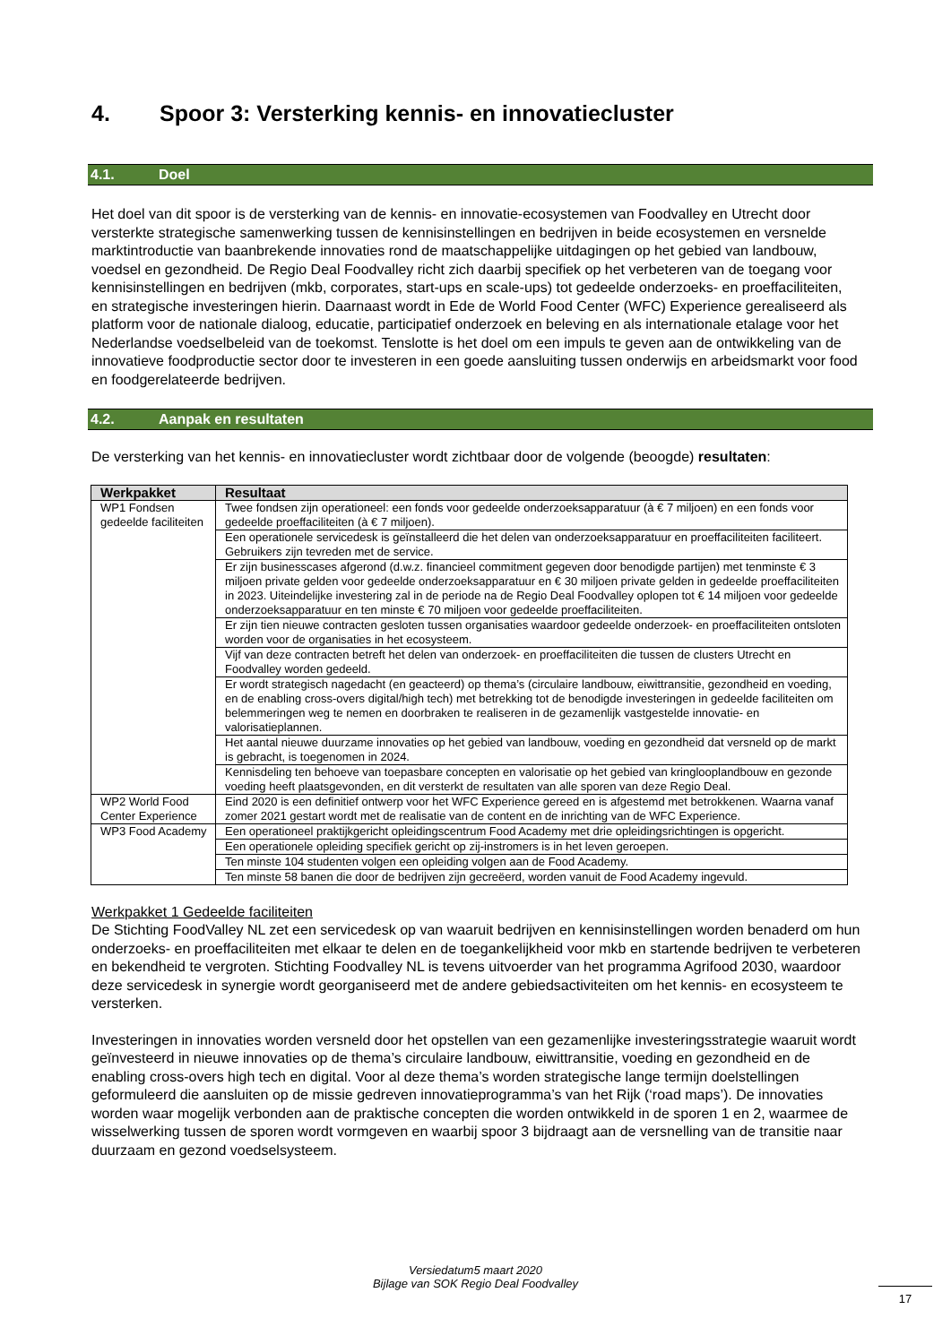4. Spoor 3: Versterking kennis- en innovatiecluster
4.1. Doel
Het doel van dit spoor is de versterking van de kennis- en innovatie-ecosystemen van Foodvalley en Utrecht door versterkte strategische samenwerking tussen de kennisinstellingen en bedrijven in beide ecosystemen en versnelde marktintroductie van baanbrekende innovaties rond de maatschappelijke uitdagingen op het gebied van landbouw, voedsel en gezondheid. De Regio Deal Foodvalley richt zich daarbij specifiek op het verbeteren van de toegang voor kennisinstellingen en bedrijven (mkb, corporates, start-ups en scale-ups) tot gedeelde onderzoeks- en proeffaciliteiten, en strategische investeringen hierin. Daarnaast wordt in Ede de World Food Center (WFC) Experience gerealiseerd als platform voor de nationale dialoog, educatie, participatief onderzoek en beleving en als internationale etalage voor het Nederlandse voedselbeleid van de toekomst. Tenslotte is het doel om een impuls te geven aan de ontwikkeling van de innovatieve foodproductie sector door te investeren in een goede aansluiting tussen onderwijs en arbeidsmarkt voor food en foodgerelateerde bedrijven.
4.2. Aanpak en resultaten
De versterking van het kennis- en innovatiecluster wordt zichtbaar door de volgende (beoogde) resultaten:
| Werkpakket | Resultaat |
| --- | --- |
| WP1 Fondsen gedeelde faciliteiten | Twee fondsen zijn operationeel: een fonds voor gedeelde onderzoeksapparatuur (à € 7 miljoen) en een fonds voor gedeelde proeffaciliteiten (à € 7 miljoen). |
| | Een operationele servicedesk is geïnstalleerd die het delen van onderzoeksapparatuur en proeffaciliteiten faciliteert. Gebruikers zijn tevreden met de service. |
| | Er zijn businesscases afgerond (d.w.z. financieel commitment gegeven door benodigde partijen) met tenminste € 3 miljoen private gelden voor gedeelde onderzoeksapparatuur en € 30 miljoen private gelden in gedeelde proeffaciliteiten in 2023. Uiteindelijke investering zal in de periode na de Regio Deal Foodvalley oplopen tot € 14 miljoen voor gedeelde onderzoeksapparatuur en ten minste € 70 miljoen voor gedeelde proeffaciliteiten. |
| | Er zijn tien nieuwe contracten gesloten tussen organisaties waardoor gedeelde onderzoek- en proeffaciliteiten ontsloten worden voor de organisaties in het ecosysteem. |
| | Vijf van deze contracten betreft het delen van onderzoek- en proeffaciliteiten die tussen de clusters Utrecht en Foodvalley worden gedeeld. |
| | Er wordt strategisch nagedacht (en geacteerd) op thema’s (circulaire landbouw, eiwittransitie, gezondheid en voeding, en de enabling cross-overs digital/high tech) met betrekking tot de benodigde investeringen in gedeelde faciliteiten om belemmeringen weg te nemen en doorbraken te realiseren in de gezamenlijk vastgestelde innovatie- en valorisatieplannen. |
| | Het aantal nieuwe duurzame innovaties op het gebied van landbouw, voeding en gezondheid dat versneld op de markt is gebracht, is toegenomen in 2024. |
| | Kennisdeling ten behoeve van toepasbare concepten en valorisatie op het gebied van kringlooplandbouw en gezonde voeding heeft plaatsgevonden, en dit versterkt de resultaten van alle sporen van deze Regio Deal. |
| WP2 World Food Center Experience | Eind 2020 is een definitief ontwerp voor het WFC Experience gereed en is afgestemd met betrokkenen. Waarna vanaf zomer 2021 gestart wordt met de realisatie van de content en de inrichting van de WFC Experience. |
| WP3 Food Academy | Een operationeel praktijkgericht opleidingscentrum Food Academy met drie opleidingsrichtingen is opgericht. |
| | Een operationele opleiding specifiek gericht op zij-instromers is in het leven geroepen. |
| | Ten minste 104 studenten volgen een opleiding volgen aan de Food Academy. |
| | Ten minste 58 banen die door de bedrijven zijn gecreëerd, worden vanuit de Food Academy ingevuld. |
Werkpakket 1 Gedeelde faciliteiten
De Stichting FoodValley NL zet een servicedesk op van waaruit bedrijven en kennisinstellingen worden benaderd om hun onderzoeks- en proeffaciliteiten met elkaar te delen en de toegankelijkheid voor mkb en startende bedrijven te verbeteren en bekendheid te vergroten. Stichting Foodvalley NL is tevens uitvoerder van het programma Agrifood 2030, waardoor deze servicedesk in synergie wordt georganiseerd met de andere gebiedsactiviteiten om het kennis- en ecosysteem te versterken.
Investeringen in innovaties worden versneld door het opstellen van een gezamenlijke investeringsstrategie waaruit wordt geïnvesteerd in nieuwe innovaties op de thema’s circulaire landbouw, eiwittransitie, voeding en gezondheid en de enabling cross-overs high tech en digital. Voor al deze thema’s worden strategische lange termijn doelstellingen geformuleerd die aansluiten op de missie gedreven innovatieprogramma’s van het Rijk (‘road maps’). De innovaties worden waar mogelijk verbonden aan de praktische concepten die worden ontwikkeld in de sporen 1 en 2, waarmee de wisselwerking tussen de sporen wordt vormgeven en waarbij spoor 3 bijdraagt aan de versnelling van de transitie naar duurzaam en gezond voedselsysteem.
Versiedatum5 maart 2020
Bijlage van SOK Regio Deal Foodvalley
17